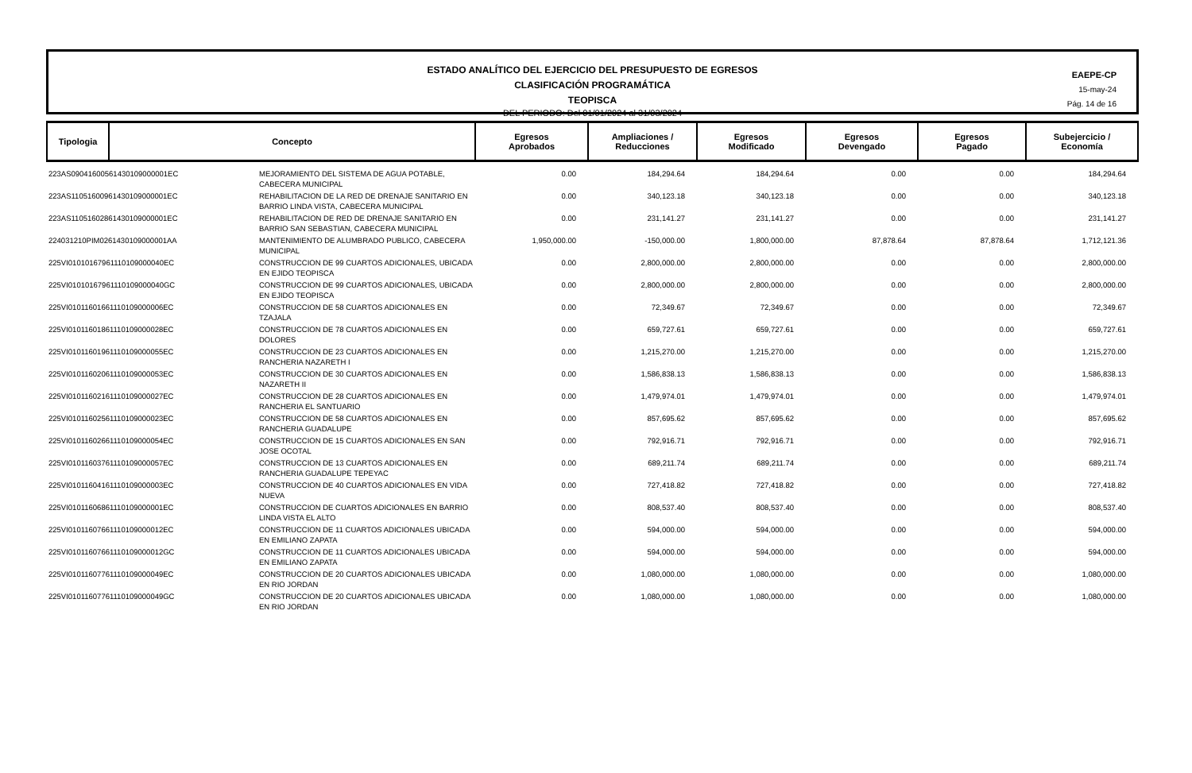ESTADO ANALÍTICO DEL EJERCICIO DEL PRESUPUESTO DE EGRESOS
CLASIFICACIÓN PROGRAMÁTICA
TEOPISCA
DEL PERIODO: Del 01/01/2024 al 31/03/2024
EAEPE-CP
15-may-24
Pág. 14 de 16
| Tipologia | Concepto | | Egresos Aprobados | Ampliaciones / Reducciones | Egresos Modificado | Egresos Devengado | Egresos Pagado | Subejercicio / Economía |
| --- | --- | --- | --- | --- | --- | --- | --- | --- |
| 223AS09041600561430109000001EC | | MEJORAMIENTO DEL SISTEMA DE AGUA POTABLE, CABECERA MUNICIPAL | 0.00 | 184,294.64 | 184,294.64 | 0.00 | 0.00 | 184,294.64 |
| 223AS11051600961430109000001EC | | REHABILITACION DE LA RED DE DRENAJE SANITARIO EN BARRIO LINDA VISTA, CABECERA MUNICIPAL | 0.00 | 340,123.18 | 340,123.18 | 0.00 | 0.00 | 340,123.18 |
| 223AS11051602861430109000001EC | | REHABILITACION DE RED DE DRENAJE SANITARIO EN BARRIO SAN SEBASTIAN, CABECERA MUNICIPAL | 0.00 | 231,141.27 | 231,141.27 | 0.00 | 0.00 | 231,141.27 |
| 224031210PIM0261430109000001AA | | MANTENIMIENTO DE ALUMBRADO PUBLICO, CABECERA MUNICIPAL | 1,950,000.00 | -150,000.00 | 1,800,000.00 | 87,878.64 | 87,878.64 | 1,712,121.36 |
| 225VI0101016796111010900004​0EC | | CONSTRUCCION DE 99 CUARTOS ADICIONALES, UBICADA EN EJIDO TEOPISCA | 0.00 | 2,800,000.00 | 2,800,000.00 | 0.00 | 0.00 | 2,800,000.00 |
| 225VI01010167961110109000040GC | | CONSTRUCCION DE 99 CUARTOS ADICIONALES, UBICADA EN EJIDO TEOPISCA | 0.00 | 2,800,000.00 | 2,800,000.00 | 0.00 | 0.00 | 2,800,000.00 |
| 225VI01011601661110109000006EC | | CONSTRUCCION DE 58 CUARTOS ADICIONALES EN TZAJALA | 0.00 | 72,349.67 | 72,349.67 | 0.00 | 0.00 | 72,349.67 |
| 225VI01011601861110109000028EC | | CONSTRUCCION DE 78 CUARTOS ADICIONALES EN DOLORES | 0.00 | 659,727.61 | 659,727.61 | 0.00 | 0.00 | 659,727.61 |
| 225VI01011601961110109000055EC | | CONSTRUCCION DE 23 CUARTOS ADICIONALES EN RANCHERIA NAZARETH I | 0.00 | 1,215,270.00 | 1,215,270.00 | 0.00 | 0.00 | 1,215,270.00 |
| 225VI01011602061110109000053EC | | CONSTRUCCION DE 30 CUARTOS ADICIONALES EN NAZARETH II | 0.00 | 1,586,838.13 | 1,586,838.13 | 0.00 | 0.00 | 1,586,838.13 |
| 225VI01011602161110109000027EC | | CONSTRUCCION DE 28 CUARTOS ADICIONALES EN RANCHERIA EL SANTUARIO | 0.00 | 1,479,974.01 | 1,479,974.01 | 0.00 | 0.00 | 1,479,974.01 |
| 225VI01011602561110109000023EC | | CONSTRUCCION DE 58 CUARTOS ADICIONALES EN RANCHERIA GUADALUPE | 0.00 | 857,695.62 | 857,695.62 | 0.00 | 0.00 | 857,695.62 |
| 225VI01011602661110109000054EC | | CONSTRUCCION DE 15 CUARTOS ADICIONALES EN SAN JOSE OCOTAL | 0.00 | 792,916.71 | 792,916.71 | 0.00 | 0.00 | 792,916.71 |
| 225VI01011603761110109000057EC | | CONSTRUCCION DE 13 CUARTOS ADICIONALES EN RANCHERIA GUADALUPE TEPEYAC | 0.00 | 689,211.74 | 689,211.74 | 0.00 | 0.00 | 689,211.74 |
| 225VI01011604161110109000003EC | | CONSTRUCCION DE 40 CUARTOS ADICIONALES EN VIDA NUEVA | 0.00 | 727,418.82 | 727,418.82 | 0.00 | 0.00 | 727,418.82 |
| 225VI01011606861110109000001EC | | CONSTRUCCION DE CUARTOS ADICIONALES EN BARRIO LINDA VISTA EL ALTO | 0.00 | 808,537.40 | 808,537.40 | 0.00 | 0.00 | 808,537.40 |
| 225VI01011607661110109000012EC | | CONSTRUCCION DE 11 CUARTOS ADICIONALES UBICADA EN EMILIANO ZAPATA | 0.00 | 594,000.00 | 594,000.00 | 0.00 | 0.00 | 594,000.00 |
| 225VI01011607661110109000012GC | | CONSTRUCCION DE 11 CUARTOS ADICIONALES UBICADA EN EMILIANO ZAPATA | 0.00 | 594,000.00 | 594,000.00 | 0.00 | 0.00 | 594,000.00 |
| 225VI01011607761110109000049EC | | CONSTRUCCION DE 20 CUARTOS ADICIONALES UBICADA EN RIO JORDAN | 0.00 | 1,080,000.00 | 1,080,000.00 | 0.00 | 0.00 | 1,080,000.00 |
| 225VI01011607761110109000049GC | | CONSTRUCCION DE 20 CUARTOS ADICIONALES UBICADA EN RIO JORDAN | 0.00 | 1,080,000.00 | 1,080,000.00 | 0.00 | 0.00 | 1,080,000.00 |